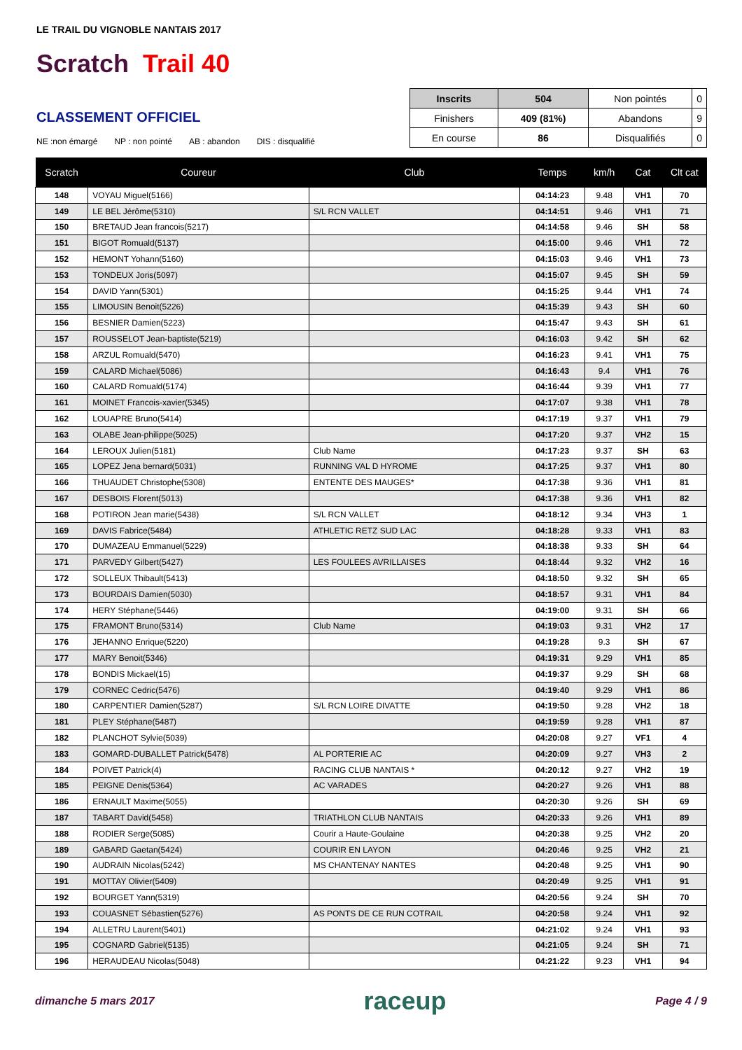LE TRAIL DU VIGNOBLE NANTAIS 2017
Scratch Trail 40
CLASSEMENT OFFICIEL
NE :non émargé NP : non pointé AB : abandon DIS : disqualifié
| Inscrits | 504 | Non pointés | 0 |
| Finishers | 409 (81%) | Abandons | 9 |
| En course | 86 | Disqualifiés | 0 |
| Scratch | Coureur | Club | Temps | km/h | Cat | Clt cat |
| --- | --- | --- | --- | --- | --- | --- |
| 148 | VOYAU Miguel(5166) | | 04:14:23 | 9.48 | VH1 | 70 |
| 149 | LE BEL Jérôme(5310) | S/L RCN VALLET | 04:14:51 | 9.46 | VH1 | 71 |
| 150 | BRETAUD Jean francois(5217) | | 04:14:58 | 9.46 | SH | 58 |
| 151 | BIGOT Romuald(5137) | | 04:15:00 | 9.46 | VH1 | 72 |
| 152 | HEMONT Yohann(5160) | | 04:15:03 | 9.46 | VH1 | 73 |
| 153 | TONDEUX Joris(5097) | | 04:15:07 | 9.45 | SH | 59 |
| 154 | DAVID Yann(5301) | | 04:15:25 | 9.44 | VH1 | 74 |
| 155 | LIMOUSIN Benoit(5226) | | 04:15:39 | 9.43 | SH | 60 |
| 156 | BESNIER Damien(5223) | | 04:15:47 | 9.43 | SH | 61 |
| 157 | ROUSSELOT Jean-baptiste(5219) | | 04:16:03 | 9.42 | SH | 62 |
| 158 | ARZUL Romuald(5470) | | 04:16:23 | 9.41 | VH1 | 75 |
| 159 | CALARD Michael(5086) | | 04:16:43 | 9.4 | VH1 | 76 |
| 160 | CALARD Romuald(5174) | | 04:16:44 | 9.39 | VH1 | 77 |
| 161 | MOINET Francois-xavier(5345) | | 04:17:07 | 9.38 | VH1 | 78 |
| 162 | LOUAPRE Bruno(5414) | | 04:17:19 | 9.37 | VH1 | 79 |
| 163 | OLABE Jean-philippe(5025) | | 04:17:20 | 9.37 | VH2 | 15 |
| 164 | LEROUX Julien(5181) | Club Name | 04:17:23 | 9.37 | SH | 63 |
| 165 | LOPEZ Jena bernard(5031) | RUNNING VAL D HYROME | 04:17:25 | 9.37 | VH1 | 80 |
| 166 | THUAUDET Christophe(5308) | ENTENTE DES MAUGES* | 04:17:38 | 9.36 | VH1 | 81 |
| 167 | DESBOIS Florent(5013) | | 04:17:38 | 9.36 | VH1 | 82 |
| 168 | POTIRON Jean marie(5438) | S/L RCN VALLET | 04:18:12 | 9.34 | VH3 | 1 |
| 169 | DAVIS Fabrice(5484) | ATHLETIC RETZ SUD LAC | 04:18:28 | 9.33 | VH1 | 83 |
| 170 | DUMAZEAU Emmanuel(5229) | | 04:18:38 | 9.33 | SH | 64 |
| 171 | PARVEDY Gilbert(5427) | LES FOULEES AVRILLAISES | 04:18:44 | 9.32 | VH2 | 16 |
| 172 | SOLLEUX Thibault(5413) | | 04:18:50 | 9.32 | SH | 65 |
| 173 | BOURDAIS Damien(5030) | | 04:18:57 | 9.31 | VH1 | 84 |
| 174 | HERY Stéphane(5446) | | 04:19:00 | 9.31 | SH | 66 |
| 175 | FRAMONT Bruno(5314) | Club Name | 04:19:03 | 9.31 | VH2 | 17 |
| 176 | JEHANNO Enrique(5220) | | 04:19:28 | 9.3 | SH | 67 |
| 177 | MARY Benoit(5346) | | 04:19:31 | 9.29 | VH1 | 85 |
| 178 | BONDIS Mickael(15) | | 04:19:37 | 9.29 | SH | 68 |
| 179 | CORNEC Cedric(5476) | | 04:19:40 | 9.29 | VH1 | 86 |
| 180 | CARPENTIER Damien(5287) | S/L RCN LOIRE DIVATTE | 04:19:50 | 9.28 | VH2 | 18 |
| 181 | PLEY Stéphane(5487) | | 04:19:59 | 9.28 | VH1 | 87 |
| 182 | PLANCHOT Sylvie(5039) | | 04:20:08 | 9.27 | VF1 | 4 |
| 183 | GOMARD-DUBALLET Patrick(5478) | AL PORTERIE AC | 04:20:09 | 9.27 | VH3 | 2 |
| 184 | POIVET Patrick(4) | RACING CLUB NANTAIS * | 04:20:12 | 9.27 | VH2 | 19 |
| 185 | PEIGNE Denis(5364) | AC VARADES | 04:20:27 | 9.26 | VH1 | 88 |
| 186 | ERNAULT Maxime(5055) | | 04:20:30 | 9.26 | SH | 69 |
| 187 | TABART David(5458) | TRIATHLON CLUB NANTAIS | 04:20:33 | 9.26 | VH1 | 89 |
| 188 | RODIER Serge(5085) | Courir a Haute-Goulaine | 04:20:38 | 9.25 | VH2 | 20 |
| 189 | GABARD Gaetan(5424) | COURIR EN LAYON | 04:20:46 | 9.25 | VH2 | 21 |
| 190 | AUDRAIN Nicolas(5242) | MS CHANTENAY NANTES | 04:20:48 | 9.25 | VH1 | 90 |
| 191 | MOTTAY Olivier(5409) | | 04:20:49 | 9.25 | VH1 | 91 |
| 192 | BOURGET Yann(5319) | | 04:20:56 | 9.24 | SH | 70 |
| 193 | COUASNET Sébastien(5276) | AS PONTS DE CE RUN COTRAIL | 04:20:58 | 9.24 | VH1 | 92 |
| 194 | ALLETRU Laurent(5401) | | 04:21:02 | 9.24 | VH1 | 93 |
| 195 | COGNARD Gabriel(5135) | | 04:21:05 | 9.24 | SH | 71 |
| 196 | HERAUDEAU Nicolas(5048) | | 04:21:22 | 9.23 | VH1 | 94 |
dimanche 5 mars 2017 raceup Page 4 / 9